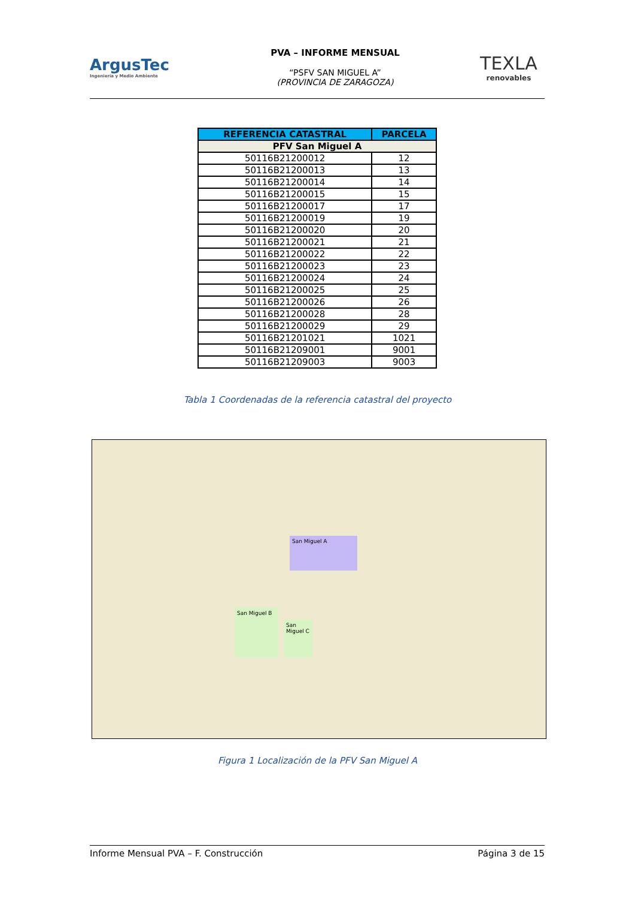ArgusTec
Ingeniería y Medio Ambiente
PVA – INFORME MENSUAL
“PSFV SAN MIGUEL A”
(PROVINCIA DE ZARAGOZA)
TEXLA
renovables
| REFERENCIA CATASTRAL | PARCELA |
| --- | --- |
| PFV San Miguel A | |
| 50116B21200012 | 12 |
| 50116B21200013 | 13 |
| 50116B21200014 | 14 |
| 50116B21200015 | 15 |
| 50116B21200017 | 17 |
| 50116B21200019 | 19 |
| 50116B21200020 | 20 |
| 50116B21200021 | 21 |
| 50116B21200022 | 22 |
| 50116B21200023 | 23 |
| 50116B21200024 | 24 |
| 50116B21200025 | 25 |
| 50116B21200026 | 26 |
| 50116B21200028 | 28 |
| 50116B21200029 | 29 |
| 50116B21201021 | 1021 |
| 50116B21209001 | 9001 |
| 50116B21209003 | 9003 |
Tabla 1 Coordenadas de la referencia catastral del proyecto
San Miguel A
San Miguel B
San Miguel C
Figura 1 Localización de la PFV San Miguel A
Informe Mensual PVA – F. Construcción Página 3 de 15